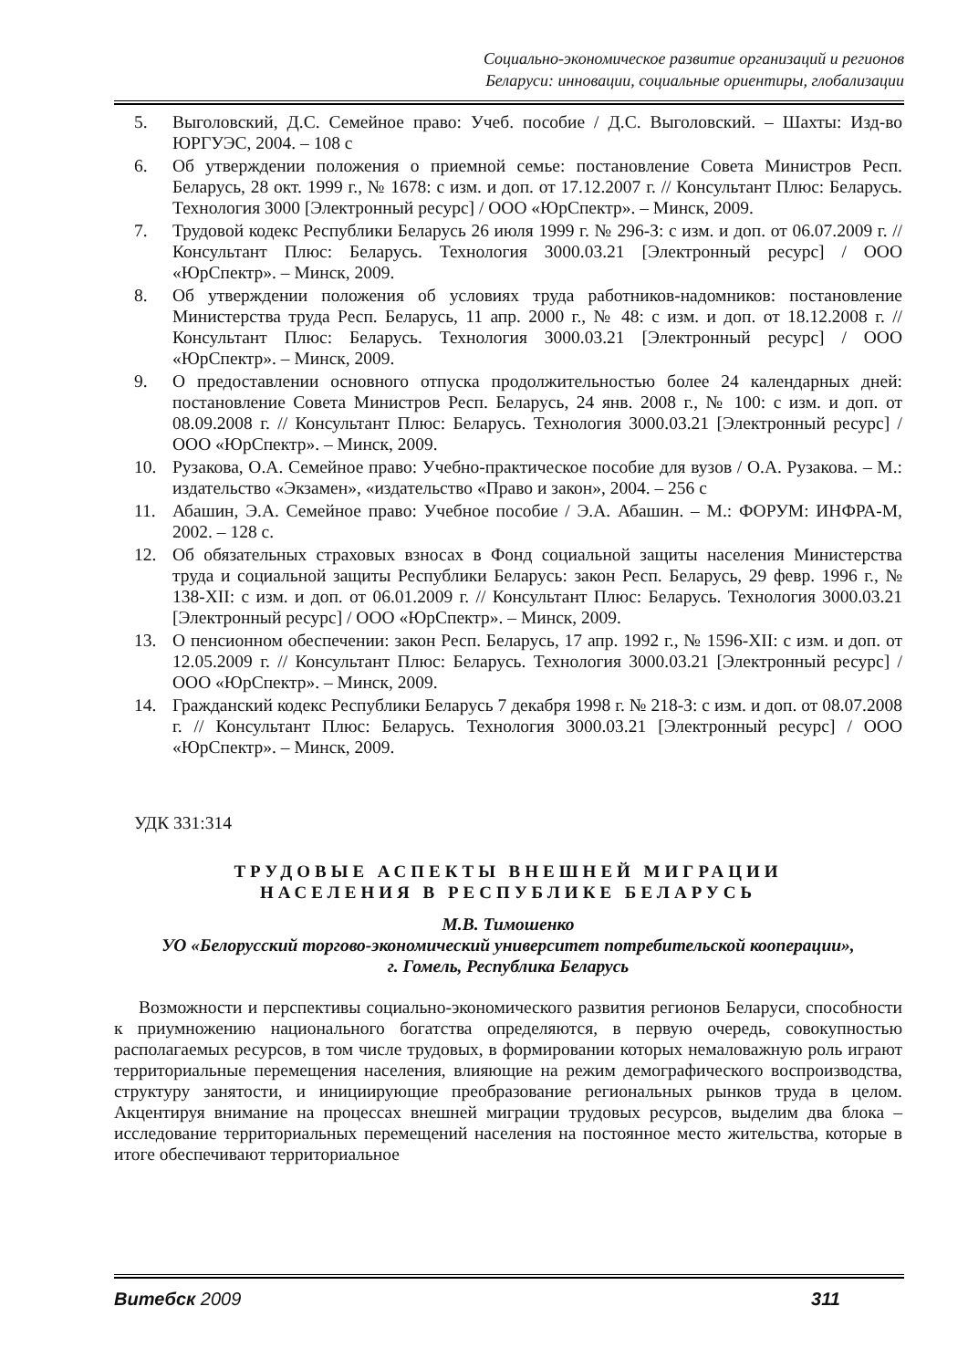Социально-экономическое развитие организаций и регионов
Беларуси: инновации, социальные ориентиры, глобализации
5. Выголовский, Д.С. Семейное право: Учеб. пособие / Д.С. Выголовский. – Шахты: Изд-во ЮРГУЭС, 2004. – 108 с
6. Об утверждении положения о приемной семье: постановление Совета Министров Респ. Беларусь, 28 окт. 1999 г., № 1678: с изм. и доп. от 17.12.2007 г. // Консультант Плюс: Беларусь. Технология 3000 [Электронный ресурс] / ООО «ЮрСпектр». – Минск, 2009.
7. Трудовой кодекс Республики Беларусь 26 июля 1999 г. № 296-З: с изм. и доп. от 06.07.2009 г. // Консультант Плюс: Беларусь. Технология 3000.03.21 [Электронный ресурс] / ООО «ЮрСпектр». – Минск, 2009.
8. Об утверждении положения об условиях труда работников-надомников: постановление Министерства труда Респ. Беларусь, 11 апр. 2000 г., № 48: с изм. и доп. от 18.12.2008 г. // Консультант Плюс: Беларусь. Технология 3000.03.21 [Электронный ресурс] / ООО «ЮрСпектр». – Минск, 2009.
9. О предоставлении основного отпуска продолжительностью более 24 календарных дней: постановление Совета Министров Респ. Беларусь, 24 янв. 2008 г., № 100: с изм. и доп. от 08.09.2008 г. // Консультант Плюс: Беларусь. Технология 3000.03.21 [Электронный ресурс] / ООО «ЮрСпектр». – Минск, 2009.
10. Рузакова, О.А. Семейное право: Учебно-практическое пособие для вузов / О.А. Рузакова. – М.: издательство «Экзамен», «издательство «Право и закон», 2004. – 256 с
11. Абашин, Э.А. Семейное право: Учебное пособие / Э.А. Абашин. – М.: ФОРУМ: ИНФРА-М, 2002. – 128 с.
12. Об обязательных страховых взносах в Фонд социальной защиты населения Министерства труда и социальной защиты Республики Беларусь: закон Респ. Беларусь, 29 февр. 1996 г., № 138-XII: с изм. и доп. от 06.01.2009 г. // Консультант Плюс: Беларусь. Технология 3000.03.21 [Электронный ресурс] / ООО «ЮрСпектр». – Минск, 2009.
13. О пенсионном обеспечении: закон Респ. Беларусь, 17 апр. 1992 г., № 1596-XII: с изм. и доп. от 12.05.2009 г. // Консультант Плюс: Беларусь. Технология 3000.03.21 [Электронный ресурс] / ООО «ЮрСпектр». – Минск, 2009.
14. Гражданский кодекс Республики Беларусь 7 декабря 1998 г. № 218-З: с изм. и доп. от 08.07.2008 г. // Консультант Плюс: Беларусь. Технология 3000.03.21 [Электронный ресурс] / ООО «ЮрСпектр». – Минск, 2009.
УДК 331:314
ТРУДОВЫЕ АСПЕКТЫ ВНЕШНЕЙ МИГРАЦИИ
НАСЕЛЕНИЯ В РЕСПУБЛИКЕ БЕЛАРУСЬ
М.В. Тимошенко
УО «Белорусский торгово-экономический университет потребительской кооперации»,
г. Гомель, Республика Беларусь
Возможности и перспективы социально-экономического развития регионов Беларуси, способности к приумножению национального богатства определяются, в первую очередь, совокупностью располагаемых ресурсов, в том числе трудовых, в формировании которых немаловажную роль играют территориальные перемещения населения, влияющие на режим демографического воспроизводства, структуру занятости, и инициирующие преобразование региональных рынков труда в целом. Акцентируя внимание на процессах внешней миграции трудовых ресурсов, выделим два блока – исследование территориальных перемещений населения на постоянное место жительства, которые в итоге обеспечивают территориальное
Витебск 2009 311